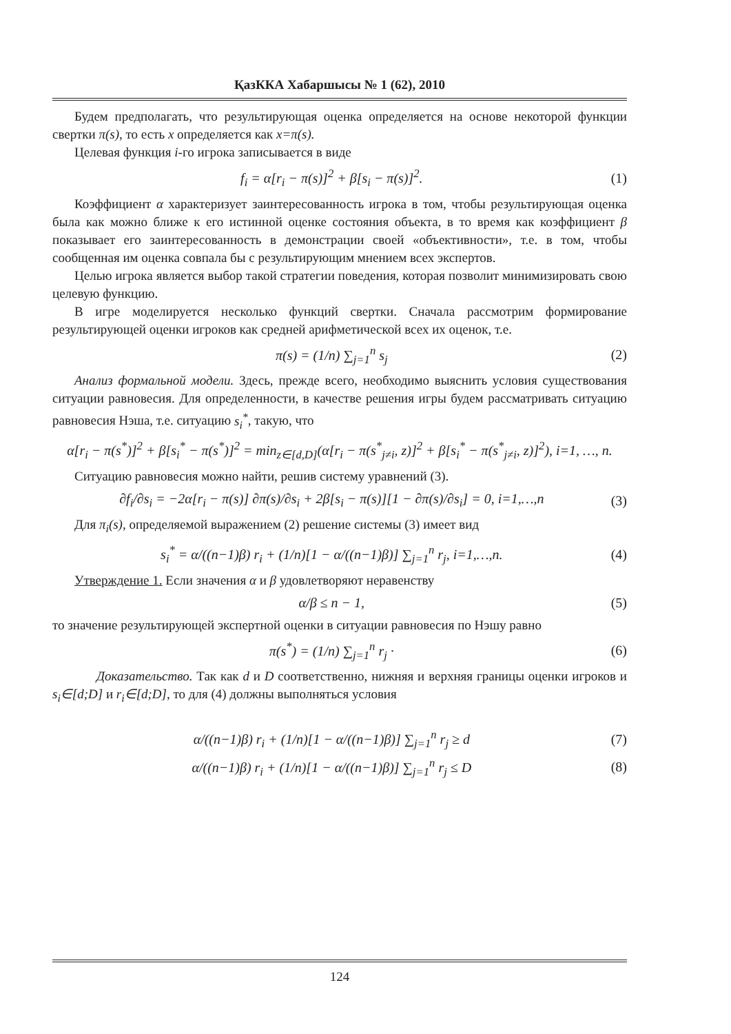ҚазККА Хабаршысы № 1 (62), 2010
Будем предполагать, что результирующая оценка определяется на основе некоторой функции свертки π(s), то есть x определяется как x=π(s).
Целевая функция i-го игрока записывается в виде
f<sub>i</sub> = α[r<sub>i</sub> − π(s)]<sup>2</sup> + β[s<sub>i</sub> − π(s)]<sup>2</sup>. (1)
Коэффициент α характеризует заинтересованность игрока в том, чтобы результирующая оценка была как можно ближе к его истинной оценке состояния объекта, в то время как коэффициент β показывает его заинтересованность в демонстрации своей «объективности», т.е. в том, чтобы сообщенная им оценка совпала бы с результирующим мнением всех экспертов.
Целью игрока является выбор такой стратегии поведения, которая позволит минимизировать свою целевую функцию.
В игре моделируется несколько функций свертки. Сначала рассмотрим формирование результирующей оценки игроков как средней арифметической всех их оценок, т.е.
π(s) = (1/n) ∑<sub>j=1</sub><sup>n</sup> s<sub>j</sub> (2)
Анализ формальной модели. Здесь, прежде всего, необходимо выяснить условия существования ситуации равновесия. Для определенности, в качестве решения игры будем рассматривать ситуацию равновесия Нэша, т.е. ситуацию s<sub>i</sub><sup>*</sup>, такую, что
α[r<sub>i</sub> − π(s<sup>*</sup>)]<sup>2</sup> + β[s<sub>i</sub><sup>*</sup> − π(s<sup>*</sup>)]<sup>2</sup> = min<sub>z∈[d,D]</sub>(α[r<sub>i</sub> − π(s<sup>*</sup><sub>j≠i</sub>, z)]<sup>2</sup> + β[s<sub>i</sub><sup>*</sup> − π(s<sup>*</sup><sub>j≠i</sub>, z)]<sup>2</sup>), i=1, …, n.
Ситуацию равновесия можно найти, решив систему уравнений (3).
∂f<sub>i</sub>/∂s<sub>i</sub> = −2α[r<sub>i</sub> − π(s)] ∂π(s)/∂s<sub>i</sub> + 2β[s<sub>i</sub> − π(s)][1 − ∂π(s)/∂s<sub>i</sub>] = 0, i=1,…,n (3)
Для π<sub>i</sub>(s), определяемой выражением (2) решение системы (3) имеет вид
s<sub>i</sub><sup>*</sup> = α/((n−1)β) r<sub>i</sub> + (1/n)[1 − α/((n−1)β)] ∑<sub>j=1</sub><sup>n</sup> r<sub>j</sub>, i=1,…,n. (4)
Утверждение 1. Если значения α и β удовлетворяют неравенству
α/β ≤ n − 1, (5)
то значение результирующей экспертной оценки в ситуации равновесия по Нэшу равно
π(s<sup>*</sup>) = (1/n) ∑<sub>j=1</sub><sup>n</sup> r<sub>j</sub> · (6)
Доказательство. Так как d и D соответственно, нижняя и верхняя границы оценки игроков и s<sub>i</sub>∈[d;D] и r<sub>i</sub>∈[d;D], то для (4) должны выполняться условия
α/((n−1)β) r<sub>i</sub> + (1/n)[1 − α/((n−1)β)] ∑<sub>j=1</sub><sup>n</sup> r<sub>j</sub> ≥ d (7)
α/((n−1)β) r<sub>i</sub> + (1/n)[1 − α/((n−1)β)] ∑<sub>j=1</sub><sup>n</sup> r<sub>j</sub> ≤ D (8)
124